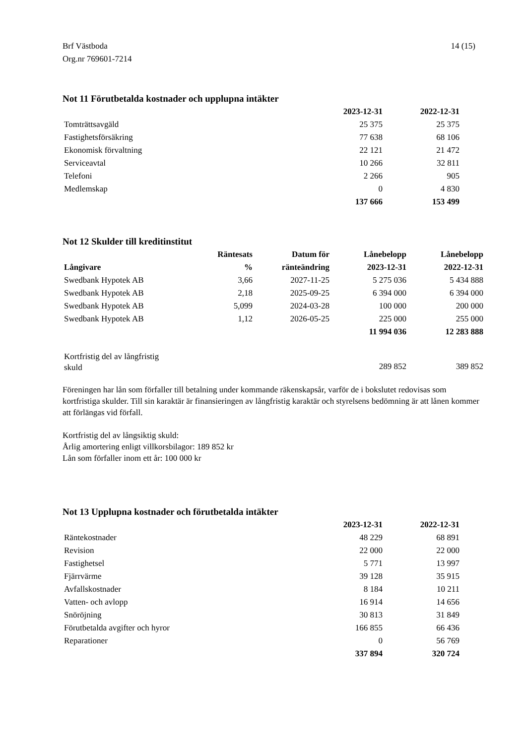Brf Västboda
Org.nr 769601-7214
14 (15)
Not 11 Förutbetalda kostnader och upplupna intäkter
| | 2023-12-31 | 2022-12-31 |
| --- | --- | --- |
| Tomträttsavgäld | 25 375 | 25 375 |
| Fastighetsförsäkring | 77 638 | 68 106 |
| Ekonomisk förvaltning | 22 121 | 21 472 |
| Serviceavtal | 10 266 | 32 811 |
| Telefoni | 2 266 | 905 |
| Medlemskap | 0 | 4 830 |
| | 137 666 | 153 499 |
Not 12 Skulder till kreditinstitut
| Långivare | Räntesats % | Datum för ränteändring | Lånebelopp 2023-12-31 | Lånebelopp 2022-12-31 |
| --- | --- | --- | --- | --- |
| Swedbank Hypotek AB | 3,66 | 2027-11-25 | 5 275 036 | 5 434 888 |
| Swedbank Hypotek AB | 2,18 | 2025-09-25 | 6 394 000 | 6 394 000 |
| Swedbank Hypotek AB | 5,099 | 2024-03-28 | 100 000 | 200 000 |
| Swedbank Hypotek AB | 1,12 | 2026-05-25 | 225 000 | 255 000 |
| | | | 11 994 036 | 12 283 888 |
| Kortfristig del av långfristig skuld | | | 289 852 | 389 852 |
Föreningen har lån som förfaller till betalning under kommande räkenskapsår, varför de i bokslutet redovisas som kortfristiga skulder. Till sin karaktär är finansieringen av långfristig karaktär och styrelsens bedömning är att lånen kommer att förlängas vid förfall.
Kortfristig del av långsiktig skuld:
Årlig amortering enligt villkorsbilagor: 189 852 kr
Lån som förfaller inom ett år: 100 000 kr
Not 13 Upplupna kostnader och förutbetalda intäkter
| | 2023-12-31 | 2022-12-31 |
| --- | --- | --- |
| Räntekostnader | 48 229 | 68 891 |
| Revision | 22 000 | 22 000 |
| Fastighetsel | 5 771 | 13 997 |
| Fjärrvärme | 39 128 | 35 915 |
| Avfallskostnader | 8 184 | 10 211 |
| Vatten- och avlopp | 16 914 | 14 656 |
| Snöröjning | 30 813 | 31 849 |
| Förutbetalda avgifter och hyror | 166 855 | 66 436 |
| Reparationer | 0 | 56 769 |
| | 337 894 | 320 724 |